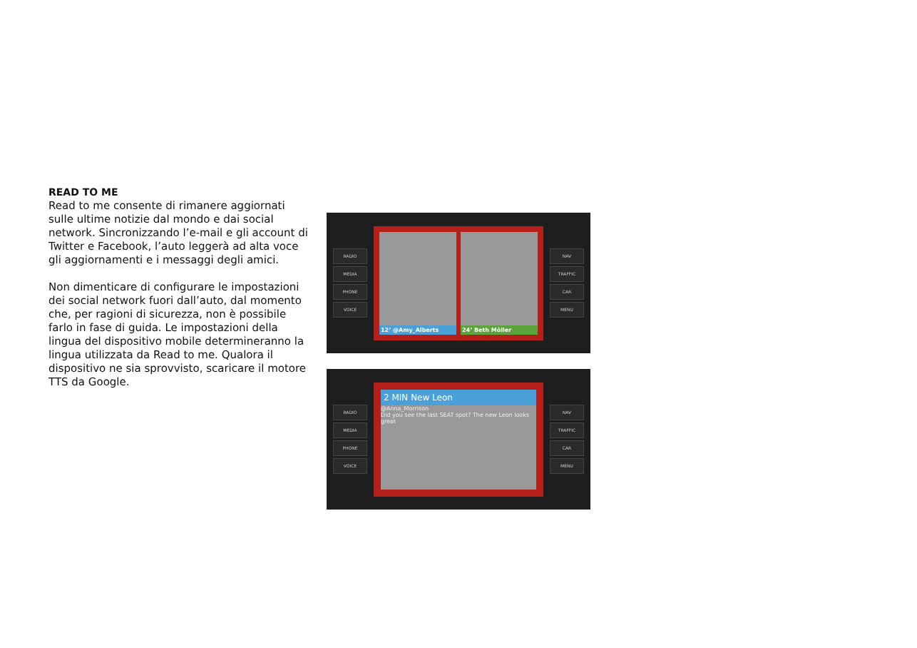READ TO ME
Read to me consente di rimanere aggiornati sulle ultime notizie dal mondo e dai social network. Sincronizzando l’e-mail e gli account di Twitter e Facebook, l’auto leggerà ad alta voce gli aggiornamenti e i messaggi degli amici.
Non dimenticare di configurare le impostazioni dei social network fuori dall’auto, dal momento che, per ragioni di sicurezza, non è possibile farlo in fase di guida. Le impostazioni della lingua del dispositivo mobile determineranno la lingua utilizzata da Read to me. Qualora il dispositivo ne sia sprovvisto, scaricare il motore TTS da Google.
RADIO
MEDIA
PHONE
VOICE
12’ @Amy_Alberts
24’ Beth Möller
NAV
TRAFFIC
CAR
MENU
RADIO
MEDIA
PHONE
VOICE
2 MIN New Leon
@Anna_Morrison
Did you see the last SEAT spot? The new Leon looks great
NAV
TRAFFIC
CAR
MENU